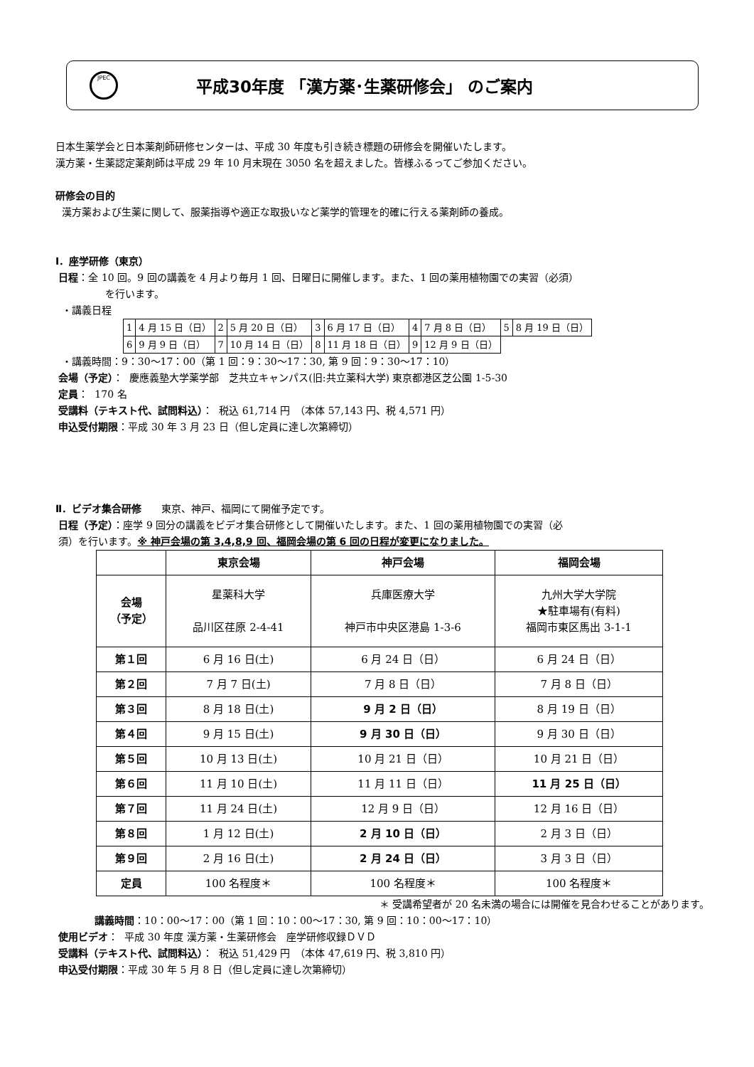JPEC
平成30年度 「漢方薬･生薬研修会」 のご案内
日本生薬学会と日本薬剤師研修センターは、平成 30 年度も引き続き標題の研修会を開催いたします。
漢方薬・生薬認定薬剤師は平成 29 年 10 月末現在 3050 名を超えました。皆様ふるってご参加ください。
研修会の目的
漢方薬および生薬に関して、服薬指導や適正な取扱いなど薬学的管理を的確に行える薬剤師の養成。
Ⅰ．座学研修（東京）
日程：全 10 回。9 回の講義を 4 月より毎月 1 回、日曜日に開催します。また、1 回の薬用植物園での実習（必須）
を行います。
・講義日程
| 1 | 4 月 15 日（日） | 2 | 5 月 20 日（日） | 3 | 6 月 17 日（日） | 4 | 7 月 8 日（日） | 5 | 8 月 19 日（日） |
| 6 | 9 月 9 日（日） | 7 | 10 月 14 日（日） | 8 | 11 月 18 日（日） | 9 | 12 月 9 日（日） | | |
・講義時間：9：30～17：00（第 1 回：9：30～17：30, 第 9 回：9：30～17：10）
会場（予定）： 慶應義塾大学薬学部　芝共立キャンパス(旧:共立薬科大学) 東京都港区芝公園 1-5-30
定員： 170 名
受講料（テキスト代、試問料込）： 税込 61,714 円　（本体 57,143 円、税 4,571 円）
申込受付期限：平成 30 年 3 月 23 日（但し定員に達し次第締切）
Ⅱ．ビデオ集合研修　　東京、神戸、福岡にて開催予定です。
日程（予定）：座学 9 回分の講義をビデオ集合研修として開催いたします。また、1 回の薬用植物園での実習（必
須）を行います。※ 神戸会場の第 3,4,8,9 回、福岡会場の第 6 回の日程が変更になりました。
| | 東京会場 | 神戸会場 | 福岡会場 |
| --- | --- | --- | --- |
| 会場 （予定） | 星薬科大学 品川区荏原 2-4-41 | 兵庫医療大学 神戸市中央区港島 1-3-6 | 九州大学大学院 ★駐車場有(有料) 福岡市東区馬出 3-1-1 |
| 第１回 | 6 月 16 日(土) | 6 月 24 日（日） | 6 月 24 日（日） |
| 第２回 | 7 月 7 日(土) | 7 月 8 日（日） | 7 月 8 日（日） |
| 第３回 | 8 月 18 日(土) | 9 月 2 日（日） | 8 月 19 日（日） |
| 第４回 | 9 月 15 日(土) | 9 月 30 日（日） | 9 月 30 日（日） |
| 第５回 | 10 月 13 日(土) | 10 月 21 日（日） | 10 月 21 日（日） |
| 第６回 | 11 月 10 日(土) | 11 月 11 日（日） | 11 月 25 日（日） |
| 第７回 | 11 月 24 日(土) | 12 月 9 日（日） | 12 月 16 日（日） |
| 第８回 | 1 月 12 日(土) | 2 月 10 日（日） | 2 月 3 日（日） |
| 第９回 | 2 月 16 日(土) | 2 月 24 日（日） | 3 月 3 日（日） |
| 定員 | 100 名程度＊ | 100 名程度＊ | 100 名程度＊ |
＊ 受講希望者が 20 名未満の場合には開催を見合わせることがあります。
講義時間：10：00～17：00（第 1 回：10：00～17：30, 第 9 回：10：00～17：10）
使用ビデオ： 平成 30 年度 漢方薬・生薬研修会　座学研修収録ＤＶＤ
受講料（テキスト代、試問料込）： 税込 51,429 円　（本体 47,619 円、税 3,810 円）
申込受付期限：平成 30 年 5 月 8 日（但し定員に達し次第締切）